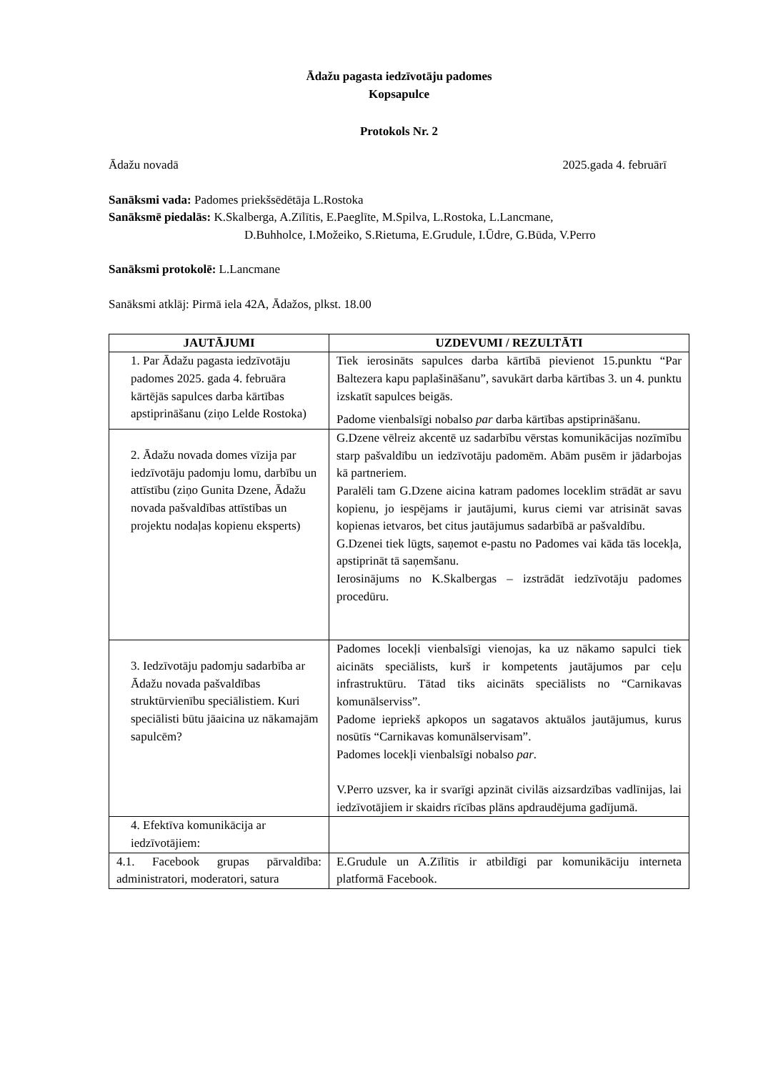Ādažu pagasta iedzīvotāju padomes
Kopsapulce
Protokols Nr. 2
Ādažu novadā 2025.gada 4. februārī
Sanāksmi vada: Padomes priekšsēdētāja L.Rostoka
Sanāksmē piedalās: K.Skalberga, A.Zīlītis, E.Paeglīte, M.Spilva, L.Rostoka, L.Lancmane,
D.Buhholce, I.Možeiko, S.Rietuma, E.Grudule, I.Ūdre, G.Būda, V.Perro
Sanāksmi protokolē: L.Lancmane
Sanāksmi atklāj: Pirmā iela 42A, Ādažos, plkst. 18.00
| JAUTĀJUMI | UZDEVUMI / REZULTĀTI |
| --- | --- |
| 1. Par Ādažu pagasta iedzīvotāju padomes 2025. gada 4. februāra kārtējās sapulces darba kārtības apstiprināšanu (ziņo Lelde Rostoka) | Tiek ierosināts sapulces darba kārtībā pievienot 15.punktu “Par Baltezera kapu paplašināšanu”, savukārt darba kārtības 3. un 4. punktu izskatīt sapulces beigās. Padome vienbalsīgi nobalso par darba kārtības apstiprināšanu. |
| 2. Ādažu novada domes vīzija par iedzīvotāju padomju lomu, darbību un attīstību (ziņo Gunita Dzene, Ādažu novada pašvaldības attīstības un projektu nodaļas kopienu eksperts) | G.Dzene vēlreiz akcentē uz sadarbību vērstas komunikācijas nozīmību starp pašvaldību un iedzīvotāju padomēm. Abām pusēm ir jādarbojas kā partneriem. Paralēli tam G.Dzene aicina katram padomes loceklim strādāt ar savu kopienu, jo iespējams ir jautājumi, kurus ciemi var atrisināt savas kopienas ietvaros, bet citus jautājumus sadarbībā ar pašvaldību. G.Dzenei tiek lūgts, saņemot e-pastu no Padomes vai kāda tās locekļa, apstiprināt tā saņemšanu. Ierosinājums no K.Skalbergas – izstrādāt iedzīvotāju padomes procedūru. |
| 3. Iedzīvotāju padomju sadarbība ar Ādažu novada pašvaldības struktūrvienību speciālistiem. Kuri speciālisti būtu jāaicina uz nākamajām sapulcēm? | Padomes locekļi vienbalsīgi vienojas, ka uz nākamo sapulci tiek aicināts speciālists, kurš ir kompetents jautājumos par ceļu infrastruktūru. Tātad tiks aicināts speciālists no “Carnikavas komunālserviss”. Padome iepriekš apkopos un sagatavos aktuālos jautājumus, kurus nosūtīs “Carnikavas komunālservisam”. Padomes locekļi vienbalsīgi nobalso par . V.Perro uzsver, ka ir svarīgi apzināt civilās aizsardzības vadlīnijas, lai iedzīvotājiem ir skaidrs rīcības plāns apdraudējuma gadījumā. |
| 4. Efektīva komunikācija ar iedzīvotājiem: | |
| 4.1. Facebook grupas pārvaldība: administratori, moderatori, satura | E.Grudule un A.Zīlītis ir atbildīgi par komunikāciju interneta platformā Facebook. |